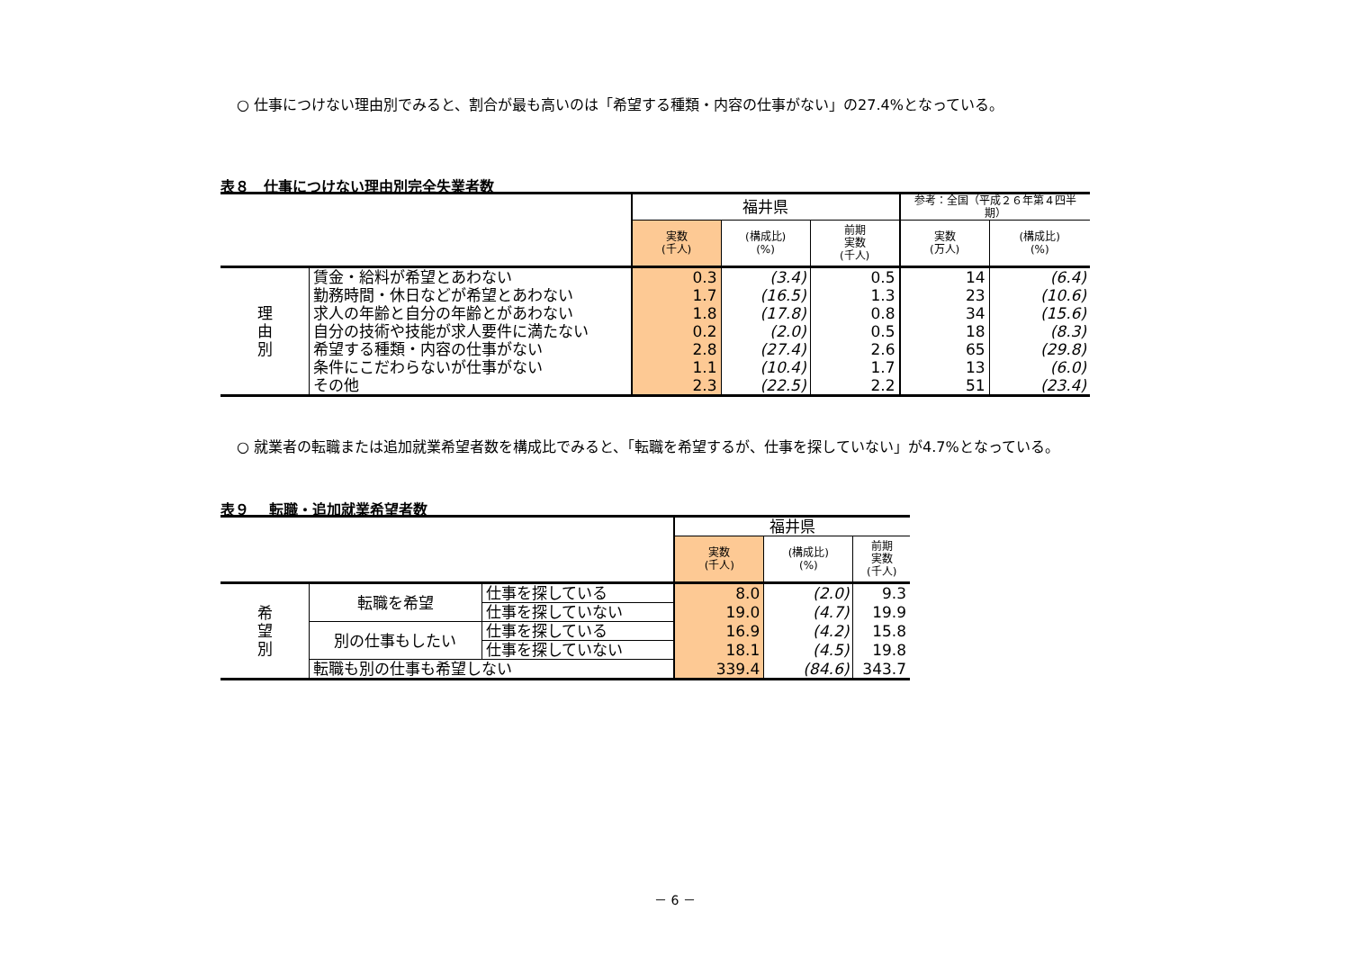○ 仕事につけない理由別でみると、割合が最も高いのは「希望する種類・内容の仕事がない」の27.4%となっている。
表８　仕事につけない理由別完全失業者数
| | | 福井県 | | | 参考：全国（平成２６年第４四半期） | |
| | | 実数 (千人) | (構成比) (%) | 前期 実数 (千人) | 実数 (万人) | (構成比) (%) |
| 理 由 別 | 賃金・給料が希望とあわない | 0.3 | (3.4) | 0.5 | 14 | (6.4) |
| | 勤務時間・休日などが希望とあわない | 1.7 | (16.5) | 1.3 | 23 | (10.6) |
| | 求人の年齢と自分の年齢とがあわない | 1.8 | (17.8) | 0.8 | 34 | (15.6) |
| | 自分の技術や技能が求人要件に満たない | 0.2 | (2.0) | 0.5 | 18 | (8.3) |
| | 希望する種類・内容の仕事がない | 2.8 | (27.4) | 2.6 | 65 | (29.8) |
| | 条件にこだわらないが仕事がない | 1.1 | (10.4) | 1.7 | 13 | (6.0) |
| | その他 | 2.3 | (22.5) | 2.2 | 51 | (23.4) |
○ 就業者の転職または追加就業希望者数を構成比でみると、「転職を希望するが、仕事を探していない」が4.7%となっている。
表９　 転職・追加就業希望者数
| | | | 福井県 | | |
| | | | 実数 (千人) | (構成比) (%) | 前期 実数 (千人) |
| 希 望 別 | 転職を希望 | 仕事を探している | 8.0 | (2.0) | 9.3 |
| | | 仕事を探していない | 19.0 | (4.7) | 19.9 |
| | 別の仕事もしたい | 仕事を探している | 16.9 | (4.2) | 15.8 |
| | | 仕事を探していない | 18.1 | (4.5) | 19.8 |
| | 転職も別の仕事も希望しない | | 339.4 | (84.6) | 343.7 |
－ 6 －